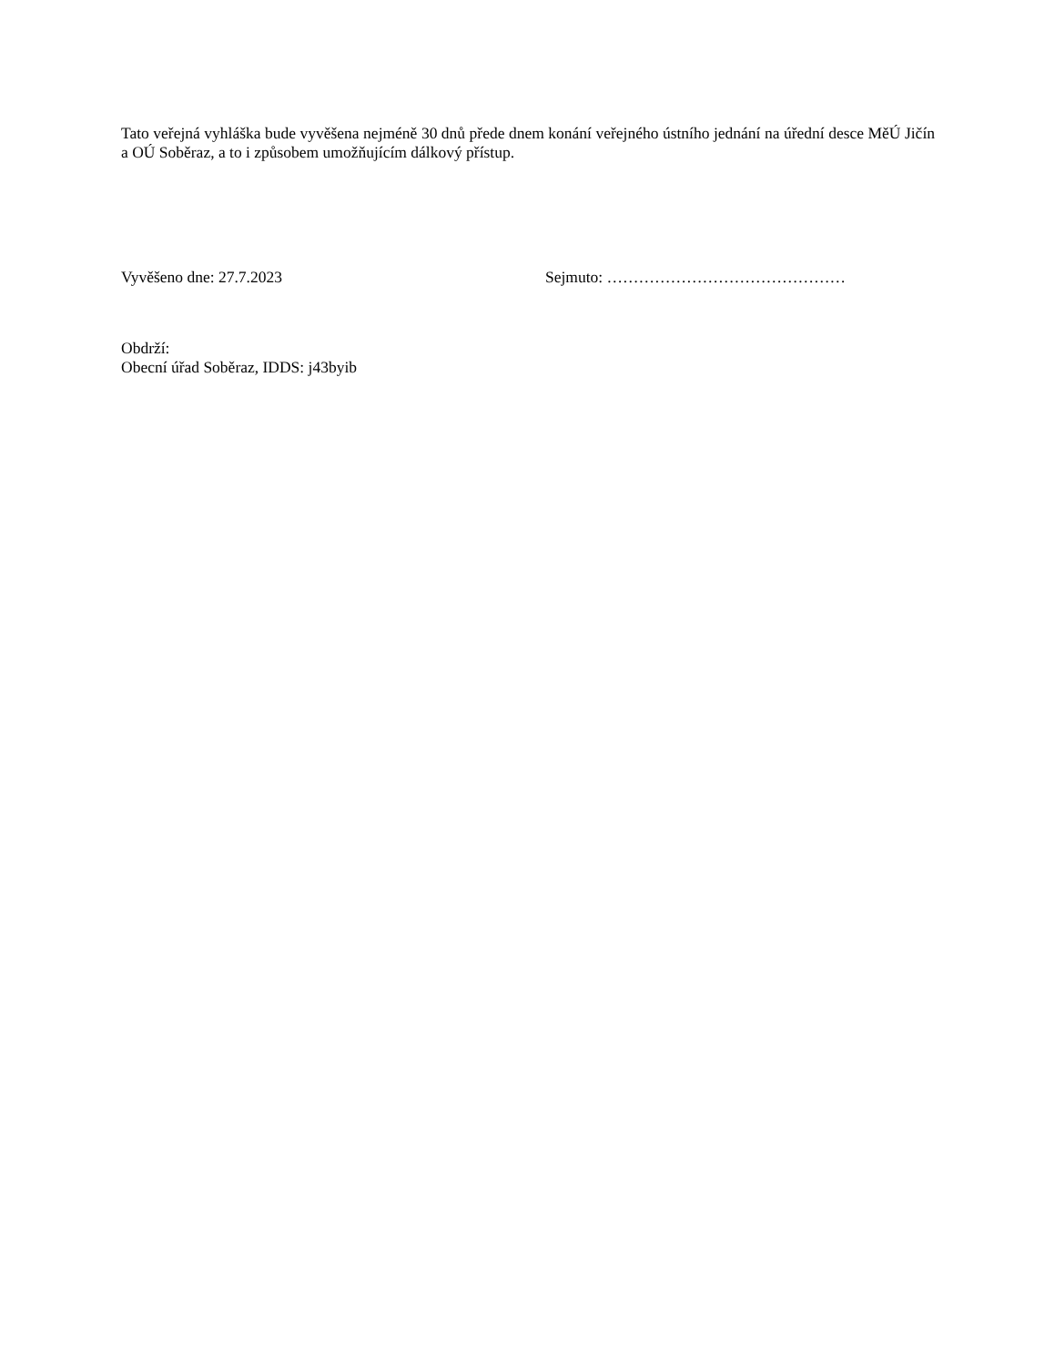Tato veřejná vyhláška bude vyvěšena nejméně 30 dnů přede dnem konání veřejného ústního jednání na úřední desce MěÚ Jičín a OÚ Soběraz, a to i způsobem umožňujícím dálkový přístup.
Vyvěšeno dne: 27.7.2023 Sejmuto: ………………………………………
Obdrží:
Obecní úřad Soběraz, IDDS: j43byib